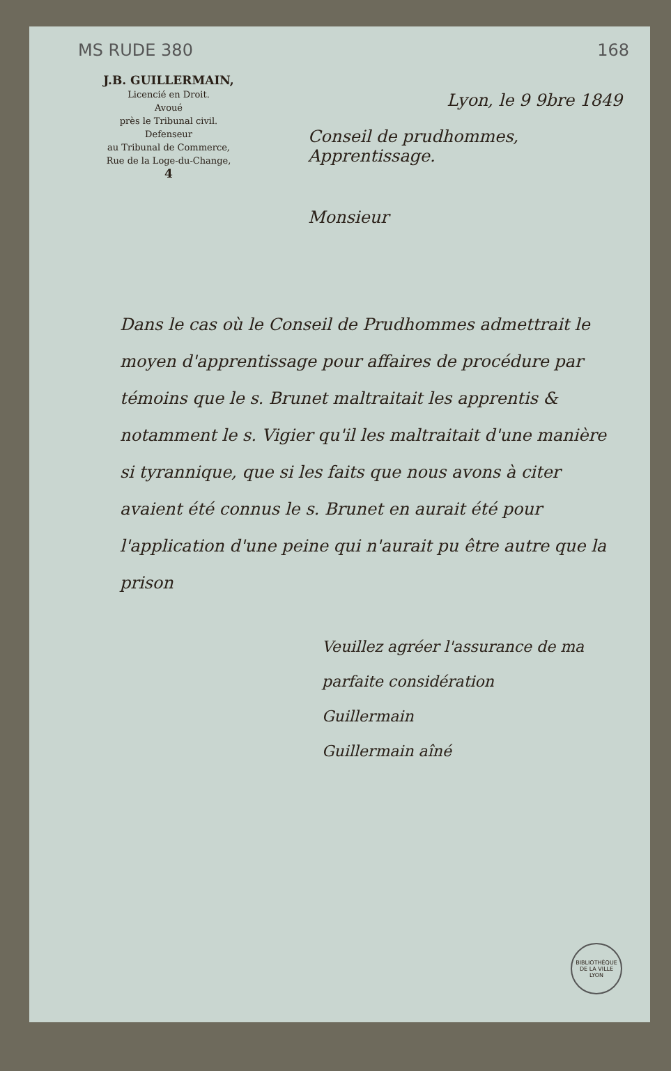MS RUDE 380 168
J.B. GUILLERMAIN,
Licencié en Droit.
Avoué
près le Tribunal civil.
Defenseur
au Tribunal de Commerce,
Rue de la Loge-du-Change,
4
Lyon, le 9 9bre 1849
Conseil de prudhommes, Apprentissage.
Monsieur
Dans le cas où le Conseil de Prudhommes admettrait le moyen d'apprentissage pour affaires de procédure par témoins que le s. Brunet maltraitait les apprentis & notamment le s. Vigier qu'il les maltraitait d'une manière si tyrannique, que si les faits que nous avons à citer avaient été connus le s. Brunet en aurait été pour l'application d'une peine qui n'aurait pu être autre que la prison
Veuillez agréer l'assurance de ma parfaite considération
Guillermain
Guillermain aîné
BIBLIOTHÈQUE DE LA VILLE
LYON